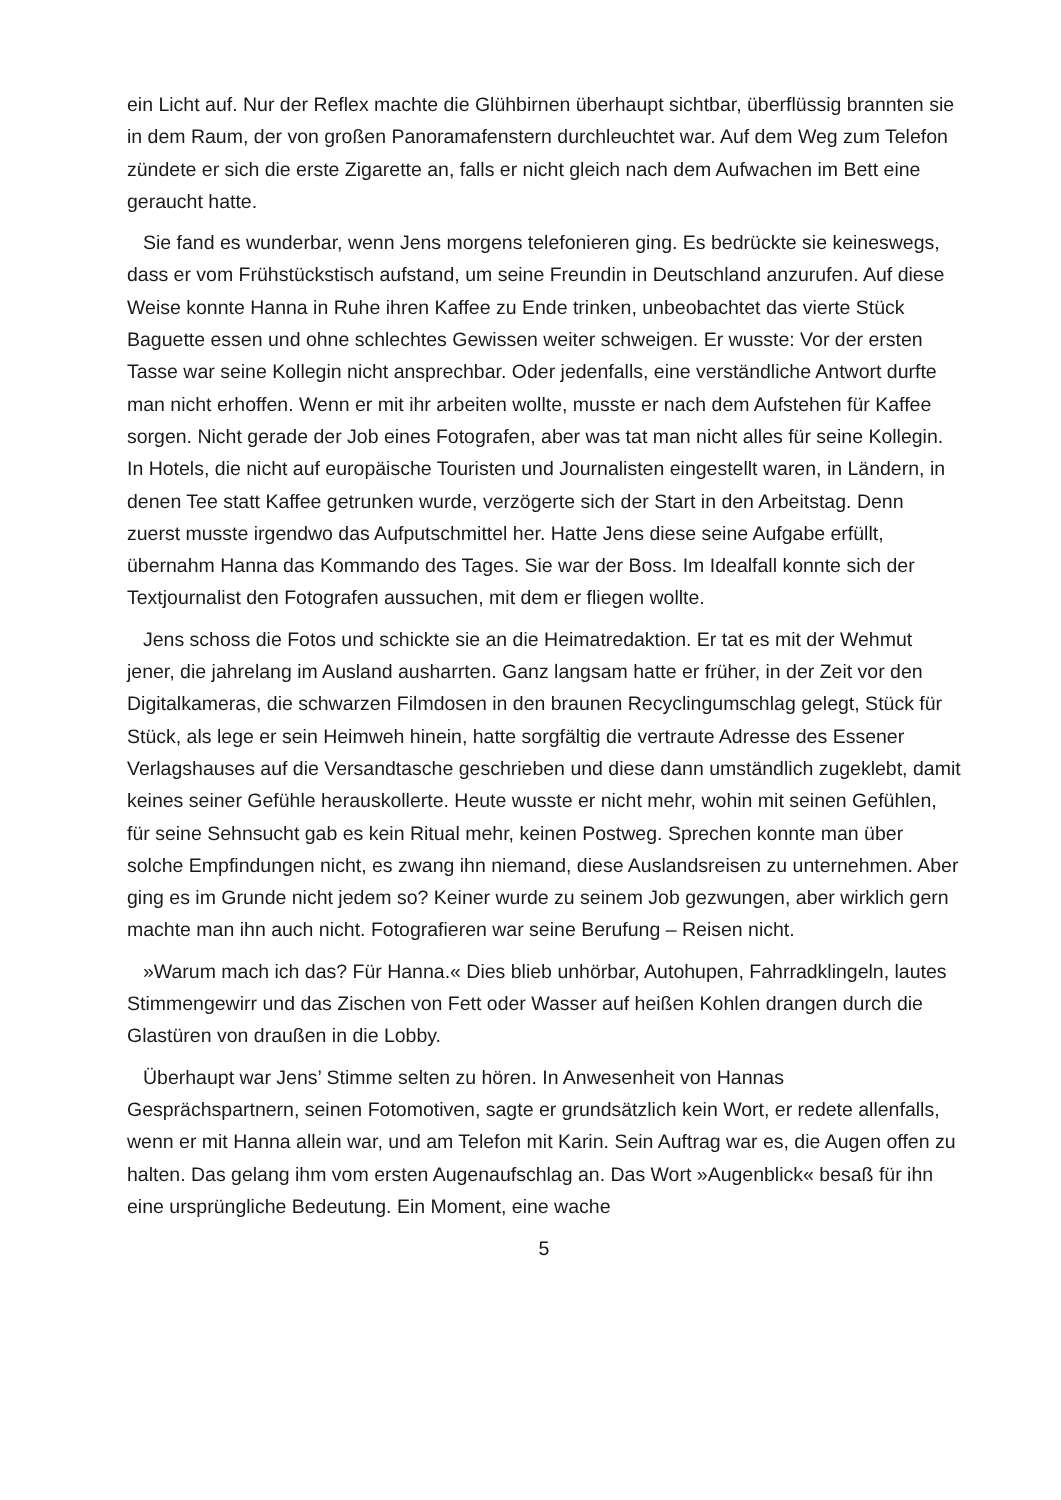ein Licht auf. Nur der Reflex machte die Glühbirnen überhaupt sichtbar, überflüssig brannten sie in dem Raum, der von großen Panoramafenstern durchleuchtet war. Auf dem Weg zum Telefon zündete er sich die erste Zigarette an, falls er nicht gleich nach dem Aufwachen im Bett eine geraucht hatte.
Sie fand es wunderbar, wenn Jens morgens telefonieren ging. Es bedrückte sie keineswegs, dass er vom Frühstückstisch aufstand, um seine Freundin in Deutschland anzurufen. Auf diese Weise konnte Hanna in Ruhe ihren Kaffee zu Ende trinken, unbeobachtet das vierte Stück Baguette essen und ohne schlechtes Gewissen weiter schweigen. Er wusste: Vor der ersten Tasse war seine Kollegin nicht ansprechbar. Oder jedenfalls, eine verständliche Antwort durfte man nicht erhoffen. Wenn er mit ihr arbeiten wollte, musste er nach dem Aufstehen für Kaffee sorgen. Nicht gerade der Job eines Fotografen, aber was tat man nicht alles für seine Kollegin. In Hotels, die nicht auf europäische Touristen und Journalisten eingestellt waren, in Ländern, in denen Tee statt Kaffee getrunken wurde, verzögerte sich der Start in den Arbeitstag. Denn zuerst musste irgendwo das Aufputschmittel her. Hatte Jens diese seine Aufgabe erfüllt, übernahm Hanna das Kommando des Tages. Sie war der Boss. Im Idealfall konnte sich der Textjournalist den Fotografen aussuchen, mit dem er fliegen wollte.
Jens schoss die Fotos und schickte sie an die Heimatredaktion. Er tat es mit der Wehmut jener, die jahrelang im Ausland ausharrten. Ganz langsam hatte er früher, in der Zeit vor den Digitalkameras, die schwarzen Filmdosen in den braunen Recyclingumschlag gelegt, Stück für Stück, als lege er sein Heimweh hinein, hatte sorgfältig die vertraute Adresse des Essener Verlagshauses auf die Versandtasche geschrieben und diese dann umständlich zugeklebt, damit keines seiner Gefühle herauskollerte. Heute wusste er nicht mehr, wohin mit seinen Gefühlen, für seine Sehnsucht gab es kein Ritual mehr, keinen Postweg. Sprechen konnte man über solche Empfindungen nicht, es zwang ihn niemand, diese Auslandsreisen zu unternehmen. Aber ging es im Grunde nicht jedem so? Keiner wurde zu seinem Job gezwungen, aber wirklich gern machte man ihn auch nicht. Fotografieren war seine Berufung – Reisen nicht.
»Warum mach ich das? Für Hanna.« Dies blieb unhörbar, Autohupen, Fahrradklingeln, lautes Stimmengewirr und das Zischen von Fett oder Wasser auf heißen Kohlen drangen durch die Glastüren von draußen in die Lobby.
Überhaupt war Jens’ Stimme selten zu hören. In Anwesenheit von Hannas Gesprächspartnern, seinen Fotomotiven, sagte er grundsätzlich kein Wort, er redete allenfalls, wenn er mit Hanna allein war, und am Telefon mit Karin. Sein Auftrag war es, die Augen offen zu halten. Das gelang ihm vom ersten Augenaufschlag an. Das Wort »Augenblick« besaß für ihn eine ursprüngliche Bedeutung. Ein Moment, eine wache
5